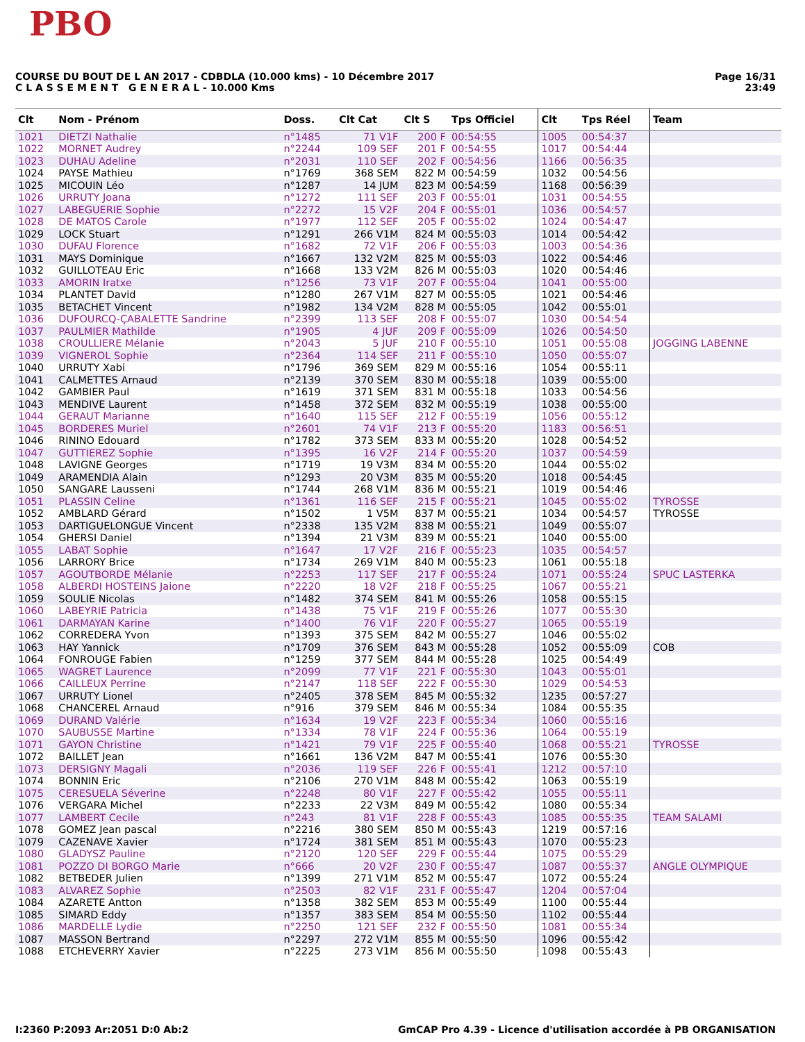PBO
COURSE DU BOUT DE L AN 2017 - CDBDLA (10.000 kms) - 10 Décembre 2017
C L A S S E M E N T G E N E R A L - 10.000 Kms
Page 16/31
23:49
| Clt | Nom - Prénom | Doss. | Clt Cat | Clt S | Tps Officiel | Clt | Tps Réel | Team |
| --- | --- | --- | --- | --- | --- | --- | --- | --- |
| 1021 | DIETZI Nathalie | n°1485 | 71 V1F | 200 F | 00:54:55 | 1005 | 00:54:37 | |
| 1022 | MORNET Audrey | n°2244 | 109 SEF | 201 F | 00:54:55 | 1017 | 00:54:44 | |
| 1023 | DUHAU Adeline | n°2031 | 110 SEF | 202 F | 00:54:56 | 1166 | 00:56:35 | |
| 1024 | PAYSE Mathieu | n°1769 | 368 SEM | 822 M | 00:54:59 | 1032 | 00:54:56 | |
| 1025 | MICOUIN Léo | n°1287 | 14 JUM | 823 M | 00:54:59 | 1168 | 00:56:39 | |
| 1026 | URRUTY Joana | n°1272 | 111 SEF | 203 F | 00:55:01 | 1031 | 00:54:55 | |
| 1027 | LABEGUERIE Sophie | n°2272 | 15 V2F | 204 F | 00:55:01 | 1036 | 00:54:57 | |
| 1028 | DE MATOS Carole | n°1977 | 112 SEF | 205 F | 00:55:02 | 1024 | 00:54:47 | |
| 1029 | LOCK Stuart | n°1291 | 266 V1M | 824 M | 00:55:03 | 1014 | 00:54:42 | |
| 1030 | DUFAU Florence | n°1682 | 72 V1F | 206 F | 00:55:03 | 1003 | 00:54:36 | |
| 1031 | MAYS Dominique | n°1667 | 132 V2M | 825 M | 00:55:03 | 1022 | 00:54:46 | |
| 1032 | GUILLOTEAU Eric | n°1668 | 133 V2M | 826 M | 00:55:03 | 1020 | 00:54:46 | |
| 1033 | AMORIN Iratxe | n°1256 | 73 V1F | 207 F | 00:55:04 | 1041 | 00:55:00 | |
| 1034 | PLANTET David | n°1280 | 267 V1M | 827 M | 00:55:05 | 1021 | 00:54:46 | |
| 1035 | BETACHET Vincent | n°1982 | 134 V2M | 828 M | 00:55:05 | 1042 | 00:55:01 | |
| 1036 | DUFOURCQ-ÇABALETTE Sandrine | n°2399 | 113 SEF | 208 F | 00:55:07 | 1030 | 00:54:54 | |
| 1037 | PAULMIER Mathilde | n°1905 | 4 JUF | 209 F | 00:55:09 | 1026 | 00:54:50 | |
| 1038 | CROULLIERE Mélanie | n°2043 | 5 JUF | 210 F | 00:55:10 | 1051 | 00:55:08 | JOGGING LABENNE |
| 1039 | VIGNEROL Sophie | n°2364 | 114 SEF | 211 F | 00:55:10 | 1050 | 00:55:07 | |
| 1040 | URRUTY Xabi | n°1796 | 369 SEM | 829 M | 00:55:16 | 1054 | 00:55:11 | |
| 1041 | CALMETTES Arnaud | n°2139 | 370 SEM | 830 M | 00:55:18 | 1039 | 00:55:00 | |
| 1042 | GAMBIER Paul | n°1619 | 371 SEM | 831 M | 00:55:18 | 1033 | 00:54:56 | |
| 1043 | MENDIVE Laurent | n°1458 | 372 SEM | 832 M | 00:55:19 | 1038 | 00:55:00 | |
| 1044 | GERAUT Marianne | n°1640 | 115 SEF | 212 F | 00:55:19 | 1056 | 00:55:12 | |
| 1045 | BORDERES Muriel | n°2601 | 74 V1F | 213 F | 00:55:20 | 1183 | 00:56:51 | |
| 1046 | RININO Edouard | n°1782 | 373 SEM | 833 M | 00:55:20 | 1028 | 00:54:52 | |
| 1047 | GUTTIEREZ Sophie | n°1395 | 16 V2F | 214 F | 00:55:20 | 1037 | 00:54:59 | |
| 1048 | LAVIGNE Georges | n°1719 | 19 V3M | 834 M | 00:55:20 | 1044 | 00:55:02 | |
| 1049 | ARAMENDIA Alain | n°1293 | 20 V3M | 835 M | 00:55:20 | 1018 | 00:54:45 | |
| 1050 | SANGARE Lausseni | n°1744 | 268 V1M | 836 M | 00:55:21 | 1019 | 00:54:46 | |
| 1051 | PLASSIN Celine | n°1361 | 116 SEF | 215 F | 00:55:21 | 1045 | 00:55:02 | TYROSSE |
| 1052 | AMBLARD Gérard | n°1502 | 1 V5M | 837 M | 00:55:21 | 1034 | 00:54:57 | TYROSSE |
| 1053 | DARTIGUELONGUE Vincent | n°2338 | 135 V2M | 838 M | 00:55:21 | 1049 | 00:55:07 | |
| 1054 | GHERSI Daniel | n°1394 | 21 V3M | 839 M | 00:55:21 | 1040 | 00:55:00 | |
| 1055 | LABAT Sophie | n°1647 | 17 V2F | 216 F | 00:55:23 | 1035 | 00:54:57 | |
| 1056 | LARRORY Brice | n°1734 | 269 V1M | 840 M | 00:55:23 | 1061 | 00:55:18 | |
| 1057 | AGOUTBORDE Mélanie | n°2253 | 117 SEF | 217 F | 00:55:24 | 1071 | 00:55:24 | SPUC LASTERKA |
| 1058 | ALBERDI HOSTEINS Jaione | n°2220 | 18 V2F | 218 F | 00:55:25 | 1067 | 00:55:21 | |
| 1059 | SOULIE Nicolas | n°1482 | 374 SEM | 841 M | 00:55:26 | 1058 | 00:55:15 | |
| 1060 | LABEYRIE Patricia | n°1438 | 75 V1F | 219 F | 00:55:26 | 1077 | 00:55:30 | |
| 1061 | DARMAYAN Karine | n°1400 | 76 V1F | 220 F | 00:55:27 | 1065 | 00:55:19 | |
| 1062 | CORREDERA Yvon | n°1393 | 375 SEM | 842 M | 00:55:27 | 1046 | 00:55:02 | |
| 1063 | HAY Yannick | n°1709 | 376 SEM | 843 M | 00:55:28 | 1052 | 00:55:09 | COB |
| 1064 | FONROUGE Fabien | n°1259 | 377 SEM | 844 M | 00:55:28 | 1025 | 00:54:49 | |
| 1065 | WAGRET Laurence | n°2099 | 77 V1F | 221 F | 00:55:30 | 1043 | 00:55:01 | |
| 1066 | CAILLEUX Perrine | n°2147 | 118 SEF | 222 F | 00:55:30 | 1029 | 00:54:53 | |
| 1067 | URRUTY Lionel | n°2405 | 378 SEM | 845 M | 00:55:32 | 1235 | 00:57:27 | |
| 1068 | CHANCEREL Arnaud | n°916 | 379 SEM | 846 M | 00:55:34 | 1084 | 00:55:35 | |
| 1069 | DURAND Valérie | n°1634 | 19 V2F | 223 F | 00:55:34 | 1060 | 00:55:16 | |
| 1070 | SAUBUSSE Martine | n°1334 | 78 V1F | 224 F | 00:55:36 | 1064 | 00:55:19 | |
| 1071 | GAYON Christine | n°1421 | 79 V1F | 225 F | 00:55:40 | 1068 | 00:55:21 | TYROSSE |
| 1072 | BAILLET Jean | n°1661 | 136 V2M | 847 M | 00:55:41 | 1076 | 00:55:30 | |
| 1073 | DERSIGNY Magali | n°2036 | 119 SEF | 226 F | 00:55:41 | 1212 | 00:57:10 | |
| 1074 | BONNIN Eric | n°2106 | 270 V1M | 848 M | 00:55:42 | 1063 | 00:55:19 | |
| 1075 | CERESUELA Séverine | n°2248 | 80 V1F | 227 F | 00:55:42 | 1055 | 00:55:11 | |
| 1076 | VERGARA Michel | n°2233 | 22 V3M | 849 M | 00:55:42 | 1080 | 00:55:34 | |
| 1077 | LAMBERT Cecile | n°243 | 81 V1F | 228 F | 00:55:43 | 1085 | 00:55:35 | TEAM SALAMI |
| 1078 | GOMEZ Jean pascal | n°2216 | 380 SEM | 850 M | 00:55:43 | 1219 | 00:57:16 | |
| 1079 | CAZENAVE Xavier | n°1724 | 381 SEM | 851 M | 00:55:43 | 1070 | 00:55:23 | |
| 1080 | GLADYSZ Pauline | n°2120 | 120 SEF | 229 F | 00:55:44 | 1075 | 00:55:29 | |
| 1081 | POZZO DI BORGO Marie | n°666 | 20 V2F | 230 F | 00:55:47 | 1087 | 00:55:37 | ANGLE OLYMPIQUE |
| 1082 | BETBEDER Julien | n°1399 | 271 V1M | 852 M | 00:55:47 | 1072 | 00:55:24 | |
| 1083 | ALVAREZ Sophie | n°2503 | 82 V1F | 231 F | 00:55:47 | 1204 | 00:57:04 | |
| 1084 | AZARETE Antton | n°1358 | 382 SEM | 853 M | 00:55:49 | 1100 | 00:55:44 | |
| 1085 | SIMARD Eddy | n°1357 | 383 SEM | 854 M | 00:55:50 | 1102 | 00:55:44 | |
| 1086 | MARDELLE Lydie | n°2250 | 121 SEF | 232 F | 00:55:50 | 1081 | 00:55:34 | |
| 1087 | MASSON Bertrand | n°2297 | 272 V1M | 855 M | 00:55:50 | 1096 | 00:55:42 | |
| 1088 | ETCHEVERRY Xavier | n°2225 | 273 V1M | 856 M | 00:55:50 | 1098 | 00:55:43 | |
I:2360 P:2093 Ar:2051 D:0 Ab:2 GmCAP Pro 4.39 - Licence d'utilisation accordée à PB ORGANISATION